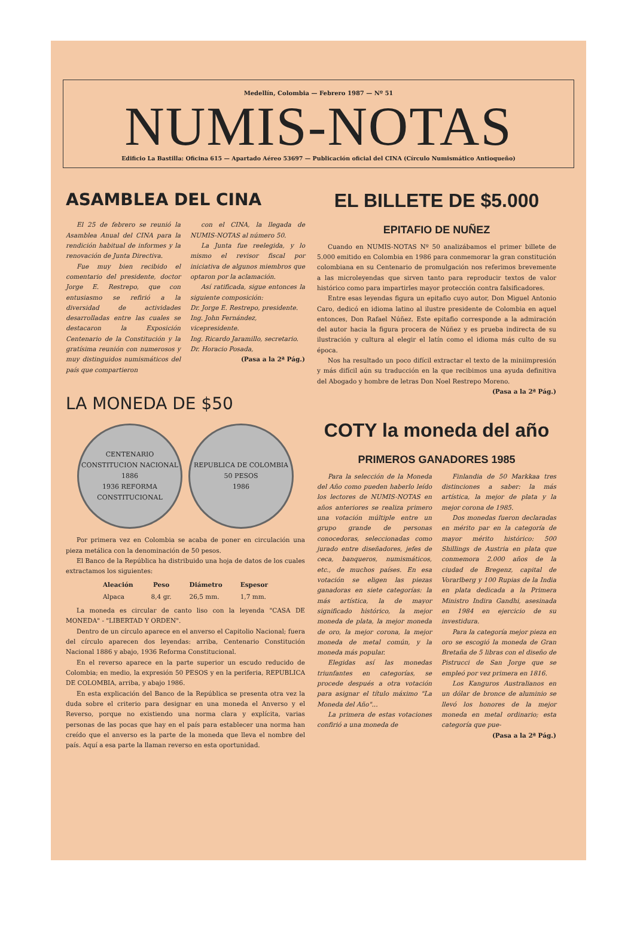Medellín, Colombia — Febrero 1987 — Nº 51
NUMIS-NOTAS
Edificio La Bastilla: Oficina 615 — Apartado Aéreo 53697 — Publicación oficial del CINA (Círculo Numismático Antioqueño)
ASAMBLEA DEL CINA
El 25 de febrero se reunió la Asamblea Anual del CINA para la rendición habitual de informes y la renovación de Junta Directiva.
Fue muy bien recibido el comentario del presidente, doctor Jorge E. Restrepo, que con entusiasmo se refirió a la diversidad de actividades desarrolladas entre las cuales se destacaron la Exposición Centenario de la Constitución y la gratísima reunión con numerosos y muy distinguidos numismáticos del país que compartieron
con el CINA, la llegada de NUMIS-NOTAS al número 50.
La Junta fue reelegida, y lo mismo el revisor fiscal por iniciativa de algunos miembros que optaron por la aclamación.
Así ratificada, sigue entonces la siguiente composición:
Dr. Jorge E. Restrepo, presidente.
Ing. John Fernández, vicepresidente.
Ing. Ricardo Jaramillo, secretario.
Dr. Horacio Posada,
(Pasa a la 2ª Pág.)
LA MONEDA DE $50
CENTENARIO CONSTITUCION NACIONAL 1886
1936 REFORMA CONSTITUCIONAL
REPUBLICA DE COLOMBIA
50 PESOS
1986
Por primera vez en Colombia se acaba de poner en circulación una pieza metálica con la denominación de 50 pesos.
El Banco de la República ha distribuido una hoja de datos de los cuales extractamos los siguientes:
| Aleación | Peso | Diámetro | Espesor |
| --- | --- | --- | --- |
| Alpaca | 8,4 gr. | 26,5 mm. | 1,7 mm. |
La moneda es circular de canto liso con la leyenda "CASA DE MONEDA" - "LIBERTAD Y ORDEN".
Dentro de un círculo aparece en el anverso el Capitolio Nacional; fuera del círculo aparecen dos leyendas: arriba, Centenario Constitución Nacional 1886 y abajo, 1936 Reforma Constitucional.
En el reverso aparece en la parte superior un escudo reducido de Colombia; en medio, la expresión 50 PESOS y en la periferia, REPUBLICA DE COLOMBIA, arriba, y abajo 1986.
En esta explicación del Banco de la República se presenta otra vez la duda sobre el criterio para designar en una moneda el Anverso y el Reverso, porque no existiendo una norma clara y explícita, varias personas de las pocas que hay en el país para establecer una norma han creído que el anverso es la parte de la moneda que lleva el nombre del país. Aquí a esa parte la llaman reverso en esta oportunidad.
EL BILLETE DE $5.000
EPITAFIO DE NUÑEZ
Cuando en NUMIS-NOTAS Nº 50 analizábamos el primer billete de 5.000 emitido en Colombia en 1986 para conmemorar la gran constitución colombiana en su Centenario de promulgación nos referimos brevemente a las microleyendas que sirven tanto para reproducir textos de valor histórico como para impartirles mayor protección contra falsificadores.
Entre esas leyendas figura un epitafio cuyo autor, Don Miguel Antonio Caro, dedicó en idioma latino al ilustre presidente de Colombia en aquel entonces, Don Rafael Núñez. Este epitafio corresponde a la admiración del autor hacia la figura procera de Núñez y es prueba indirecta de su ilustración y cultura al elegir el latín como el idioma más culto de su época.
Nos ha resultado un poco difícil extractar el texto de la miniimpresión y más difícil aún su traducción en la que recibimos una ayuda definitiva del Abogado y hombre de letras Don Noel Restrepo Moreno.
(Pasa a la 2ª Pág.)
COTY la moneda del año
PRIMEROS GANADORES 1985
Para la selección de la Moneda del Año como pueden haberlo leído los lectores de NUMIS-NOTAS en años anteriores se realiza primero una votación múltiple entre un grupo grande de personas conocedoras, seleccionadas como jurado entre diseñadores, jefes de ceca, banqueros, numismáticos, etc., de muchos países. En esa votación se eligen las piezas ganadoras en siete categorías: la más artística, la de mayor significado histórico, la mejor moneda de plata, la mejor moneda de oro, la mejor corona, la mejor moneda de metal común, y la moneda más popular.
Elegidas así las monedas triunfantes en categorías, se procede después a otra votación para asignar el título máximo "La Moneda del Año"...
La primera de estas votaciones confirió a una moneda de
Finlandia de 50 Markkaa tres distinciones a saber: la más artística, la mejor de plata y la mejor corona de 1985.
Dos monedas fueron declaradas en mérito par en la categoría de mayor mérito histórico: 500 Shillings de Austria en plata que conmemora 2.000 años de la ciudad de Bregenz, capital de Vorarlberg y 100 Rupias de la India en plata dedicada a la Primera Ministro Indira Gandhi, asesinada en 1984 en ejercicio de su investidura.
Para la categoría mejor pieza en oro se escogió la moneda de Gran Bretaña de 5 libras con el diseño de Pistrucci de San Jorge que se empleó por vez primera en 1816.
Los Kanguros Australianos en un dólar de bronce de aluminio se llevó los honores de la mejor moneda en metal ordinario; esta categoría que pue-
(Pasa a la 2ª Pág.)